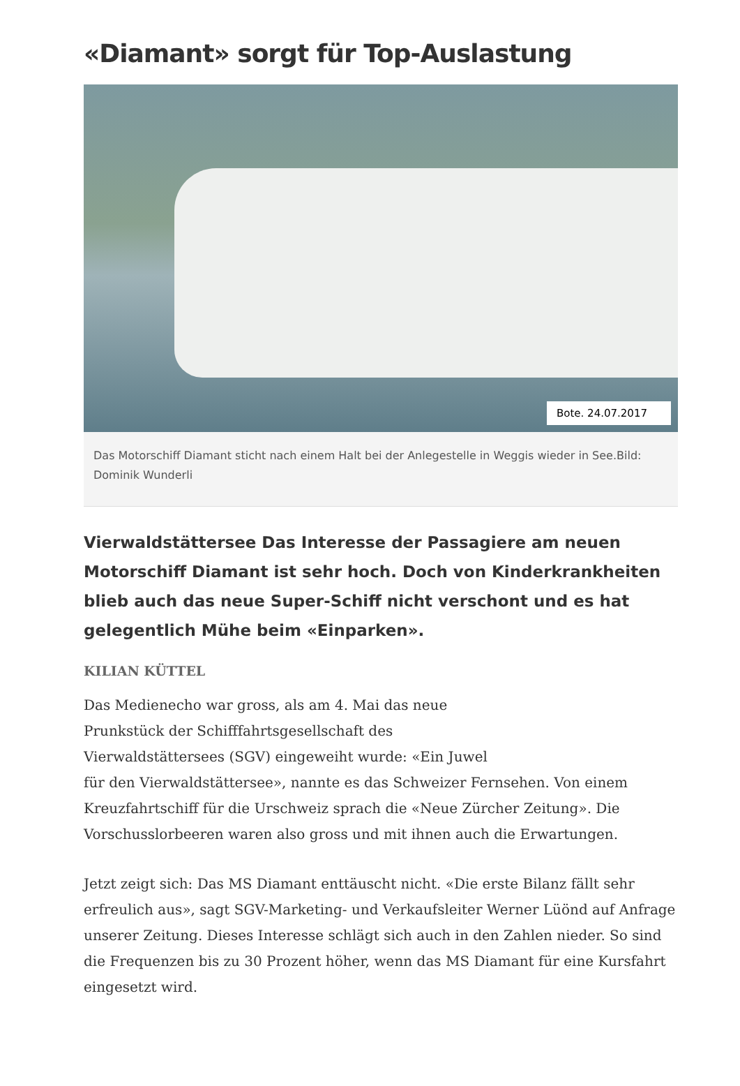«Diamant» sorgt für Top-Auslastung
Bote. 24.07.2017
Das Motorschiff Diamant sticht nach einem Halt bei der Anlegestelle in Weggis wieder in See.Bild: Dominik Wunderli
Vierwaldstättersee Das Interesse der Passagiere am neuen Motorschiff Diamant ist sehr hoch. Doch von Kinderkrankheiten blieb auch das neue Super-Schiff nicht verschont und es hat gelegentlich Mühe beim «Einparken».
KILIAN KÜTTEL
Das Medienecho war gross, als am 4. Mai das neue
Prunkstück der Schifffahrtsgesellschaft des
Vierwaldstättersees (SGV) eingeweiht wurde: «Ein Juwel
für den Vierwaldstättersee», nannte es das Schweizer Fernsehen. Von einem Kreuzfahrtschiff für die Urschweiz sprach die «Neue Zürcher Zeitung». Die Vorschusslorbeeren waren also gross und mit ihnen auch die Erwartungen.
Jetzt zeigt sich: Das MS Diamant enttäuscht nicht. «Die erste Bilanz fällt sehr erfreulich aus», sagt SGV-Marketing- und Verkaufsleiter Werner Lüönd auf Anfrage unserer Zeitung. Dieses Interesse schlägt sich auch in den Zahlen nieder. So sind die Frequenzen bis zu 30 Prozent höher, wenn das MS Diamant für eine Kursfahrt eingesetzt wird.